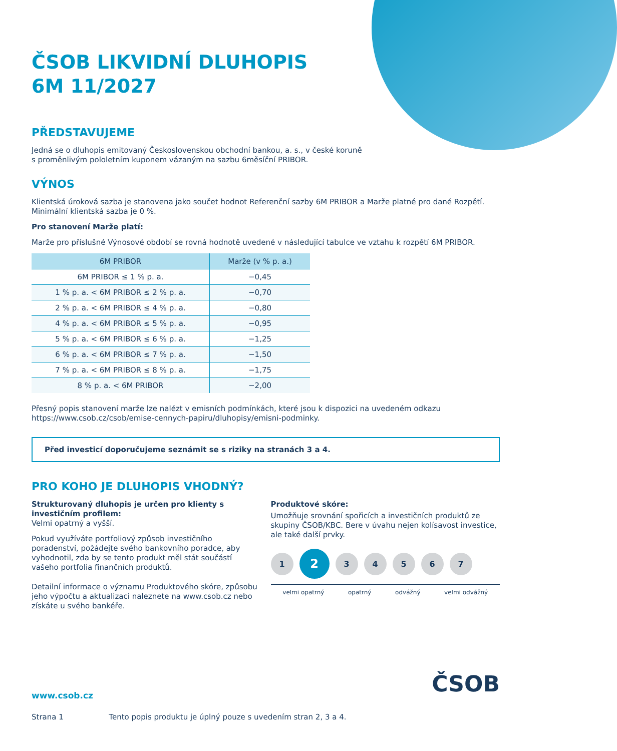ČSOB LIKVIDNÍ DLUHOPIS
6M 11/2027
PŘEDSTAVUJEME
Jedná se o dluhopis emitovaný Československou obchodní bankou, a. s., v české koruně
s proměnlivým pololetním kuponem vázaným na sazbu 6měsíční PRIBOR.
VÝNOS
Klientská úroková sazba je stanovena jako součet hodnot Referenční sazby 6M PRIBOR a Marže platné pro dané Rozpětí.
Minimální klientská sazba je 0 %.
Pro stanovení Marže platí:
Marže pro příslušné Výnosové období se rovná hodnotě uvedené v následující tabulce ve vztahu k rozpětí 6M PRIBOR.
| 6M PRIBOR | Marže (v % p. a.) |
| --- | --- |
| 6M PRIBOR ≤ 1 % p. a. | −0,45 |
| 1 % p. a. < 6M PRIBOR ≤ 2 % p. a. | −0,70 |
| 2 % p. a. < 6M PRIBOR ≤ 4 % p. a. | −0,80 |
| 4 % p. a. < 6M PRIBOR ≤ 5 % p. a. | −0,95 |
| 5 % p. a. < 6M PRIBOR ≤ 6 % p. a. | −1,25 |
| 6 % p. a. < 6M PRIBOR ≤ 7 % p. a. | −1,50 |
| 7 % p. a. < 6M PRIBOR ≤ 8 % p. a. | −1,75 |
| 8 % p. a. < 6M PRIBOR | −2,00 |
Přesný popis stanovení marže lze nalézt v emisních podmínkách, které jsou k dispozici na uvedeném odkazu
https://www.csob.cz/csob/emise-cennych-papiru/dluhopisy/emisni-podminky.
Před investicí doporučujeme seznámit se s riziky na stranách 3 a 4.
PRO KOHO JE DLUHOPIS VHODNÝ?
Strukturovaný dluhopis je určen pro klienty s investičním profilem:
Velmi opatrný a vyšší.
Pokud využíváte portfoliový způsob investičního poradenství, požádejte svého bankovního poradce, aby vyhodnotil, zda by se tento produkt měl stát součástí vašeho portfolia finančních produktů.
Detailní informace o významu Produktového skóre, způsobu jeho výpočtu a aktualizaci naleznete na www.csob.cz nebo získáte u svého bankéře.
Produktové skóre:
Umožňuje srovnání spořicích a investičních produktů ze skupiny ČSOB/KBC. Bere v úvahu nejen kolísavost investice, ale také další prvky.
1
2
3 4 5 6 7
velmi opatrný opatrný odvážný velmi odvážný
ČSOB
www.csob.cz
Strana 1 Tento popis produktu je úplný pouze s uvedením stran 2, 3 a 4.